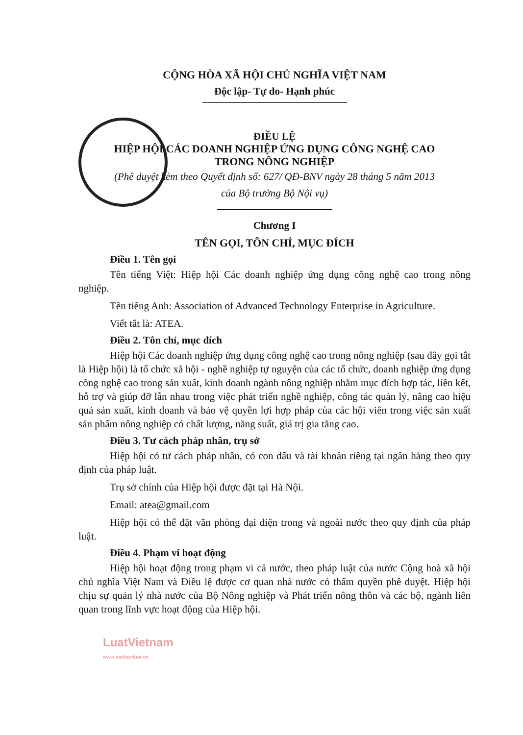CỘNG HÒA XÃ HỘI CHỦ NGHĨA VIỆT NAM
Độc lập- Tự do- Hạnh phúc
ĐIỀU LỆ
HIỆP HỘI CÁC DOANH NGHIỆP ỨNG DỤNG CÔNG NGHỆ CAO
TRONG NÔNG NGHIỆP
(Phê duyệt kèm theo Quyết định số: 627/ QĐ-BNV ngày 28 tháng 5 năm 2013
của Bộ trưởng Bộ Nội vụ)
Chương I
TÊN GỌI, TÔN CHỈ, MỤC ĐÍCH
Điều 1. Tên gọi
Tên tiếng Việt: Hiệp hội Các doanh nghiệp ứng dụng công nghệ cao trong nông nghiệp.
Tên tiếng Anh: Association of Advanced Technology Enterprise in Agriculture.
Viết tắt là: ATEA.
Điều 2. Tôn chỉ, mục đích
Hiệp hội Các doanh nghiệp ứng dụng công nghệ cao trong nông nghiệp (sau đây gọi tắt là Hiệp hội) là tổ chức xã hội - nghề nghiệp tự nguyện của các tổ chức, doanh nghiệp ứng dụng công nghệ cao trong sản xuất, kinh doanh ngành nông nghiệp nhằm mục đích hợp tác, liên kết, hỗ trợ và giúp đỡ lẫn nhau trong việc phát triển nghề nghiệp, công tác quản lý, nâng cao hiệu quả sản xuất, kinh doanh và bảo vệ quyền lợi hợp pháp của các hội viên trong việc sản xuất sản phẩm nông nghiệp có chất lượng, năng suất, giá trị gia tăng cao.
Điều 3. Tư cách pháp nhân, trụ sở
Hiệp hội có tư cách pháp nhân, có con dấu và tài khoản riêng tại ngân hàng theo quy định của pháp luật.
Trụ sở chính của Hiệp hội được đặt tại Hà Nội.
Email: atea@gmail.com
Hiệp hội có thể đặt văn phòng đại diện trong và ngoài nước theo quy định của pháp luật.
Điều 4. Phạm vi hoạt động
Hiệp hội hoạt động trong phạm vi cả nước, theo pháp luật của nước Cộng hoà xã hội chủ nghĩa Việt Nam và Điều lệ được cơ quan nhà nước có thẩm quyền phê duyệt. Hiệp hội chịu sự quản lý nhà nước của Bộ Nông nghiệp và Phát triển nông thôn và các bộ, ngành liên quan trong lĩnh vực hoạt động của Hiệp hội.
LuatVietnam
www.vanbanluat.vn